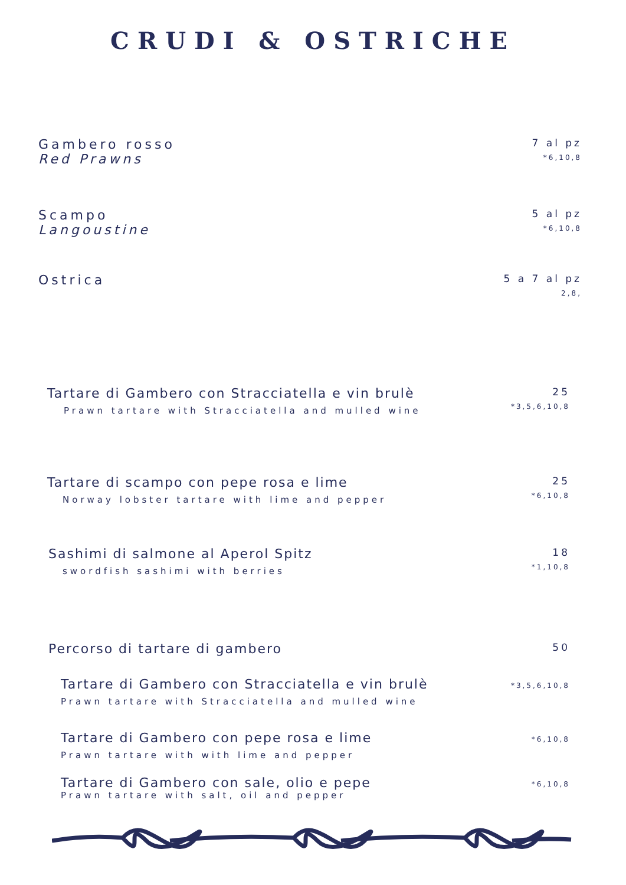CRUDI & OSTRICHE
Gambero rosso
Red Prawns
7 al pz
*6,10,8
Scampo
Langoustine
5 al pz
*6,10,8
Ostrica
5 a 7 al pz
2,8,
Tartare di Gambero con Stracciatella e vin brulè
Prawn tartare with Stracciatella and mulled wine
25
*3,5,6,10,8
Tartare di scampo con pepe rosa e lime
Norway lobster tartare with lime and pepper
25
*6,10,8
Sashimi di salmone al Aperol Spitz
swordfish sashimi with berries
18
*1,10,8
Percorso di tartare di gambero
50
Tartare di Gambero con Stracciatella e vin brulè
Prawn tartare with Stracciatella and mulled wine
*3,5,6,10,8
Tartare di Gambero con pepe rosa e lime
Prawn tartare with with lime and pepper
*6,10,8
Tartare di Gambero con sale, olio e pepe
Prawn tartare with salt, oil and pepper
*6,10,8